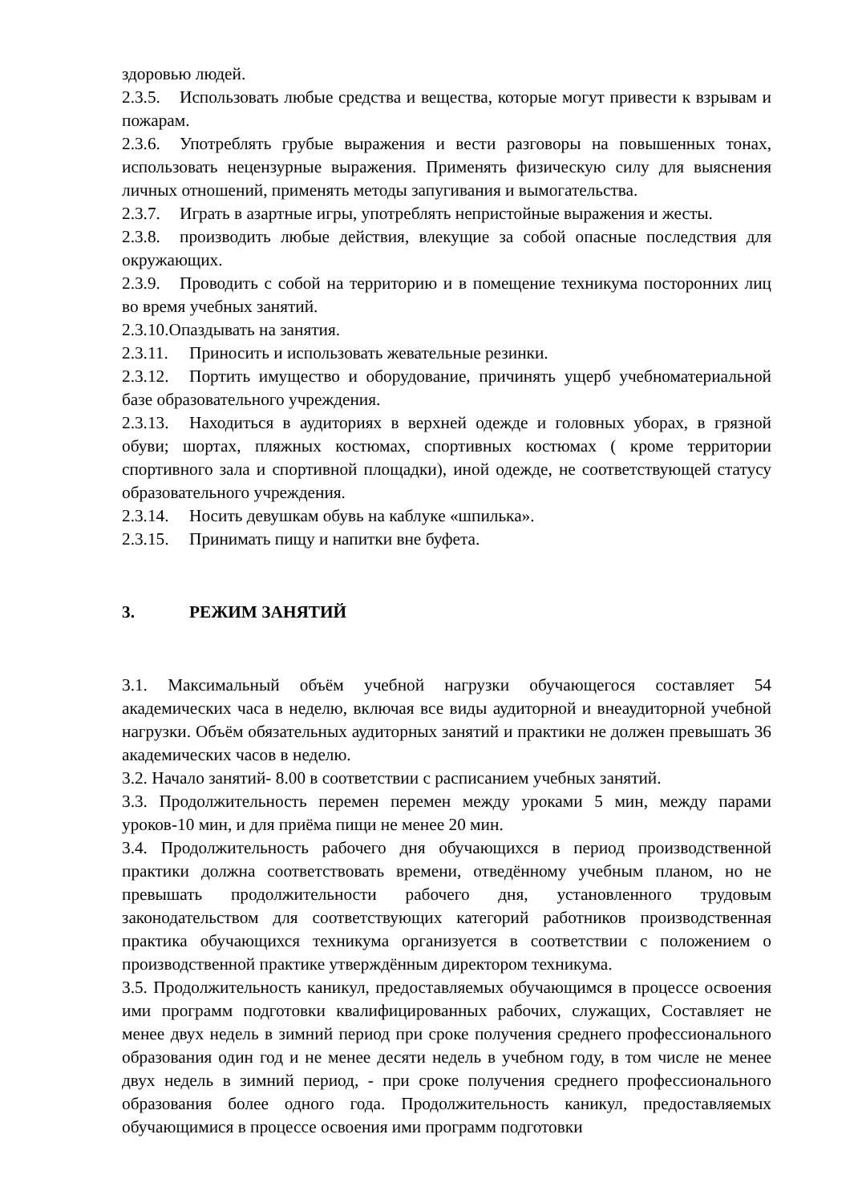здоровью людей.
2.3.5. Использовать любые средства и вещества, которые могут привести к взрывам и пожарам.
2.3.6. Употреблять грубые выражения и вести разговоры на повышенных тонах, использовать нецензурные выражения. Применять физическую силу для выяснения личных отношений, применять методы запугивания и вымогательства.
2.3.7. Играть в азартные игры, употреблять непристойные выражения и жесты.
2.3.8. производить любые действия, влекущие за собой опасные последствия для окружающих.
2.3.9. Проводить с собой на территорию и в помещение техникума посторонних лиц во время учебных занятий.
2.3.10.Опаздывать на занятия.
2.3.11. Приносить и использовать жевательные резинки.
2.3.12. Портить имущество и оборудование, причинять ущерб учебноматериальной базе образовательного учреждения.
2.3.13. Находиться в аудиториях в верхней одежде и головных уборах, в грязной обуви; шортах, пляжных костюмах, спортивных костюмах ( кроме территории спортивного зала и спортивной площадки), иной одежде, не соответствующей статусу образовательного учреждения.
2.3.14. Носить девушкам обувь на каблуке «шпилька».
2.3.15. Принимать пищу и напитки вне буфета.
3. РЕЖИМ ЗАНЯТИЙ
3.1. Максимальный объём учебной нагрузки обучающегося составляет 54 академических часа в неделю, включая все виды аудиторной и внеаудиторной учебной нагрузки. Объём обязательных аудиторных занятий и практики не должен превышать 36 академических часов в неделю.
3.2. Начало занятий- 8.00 в соответствии с расписанием учебных занятий.
3.3. Продолжительность перемен перемен между уроками 5 мин, между парами уроков-10 мин, и для приёма пищи не менее 20 мин.
3.4. Продолжительность рабочего дня обучающихся в период производственной практики должна соответствовать времени, отведённому учебным планом, но не превышать продолжительности рабочего дня, установленного трудовым законодательством для соответствующих категорий работников производственная практика обучающихся техникума организуется в соответствии с положением о производственной практике утверждённым директором техникума.
3.5. Продолжительность каникул, предоставляемых обучающимся в процессе освоения ими программ подготовки квалифицированных рабочих, служащих, Составляет не менее двух недель в зимний период при сроке получения среднего профессионального образования один год и не менее десяти недель в учебном году, в том числе не менее двух недель в зимний период, - при сроке получения среднего профессионального образования более одного года. Продолжительность каникул, предоставляемых обучающимися в процессе освоения ими программ подготовки